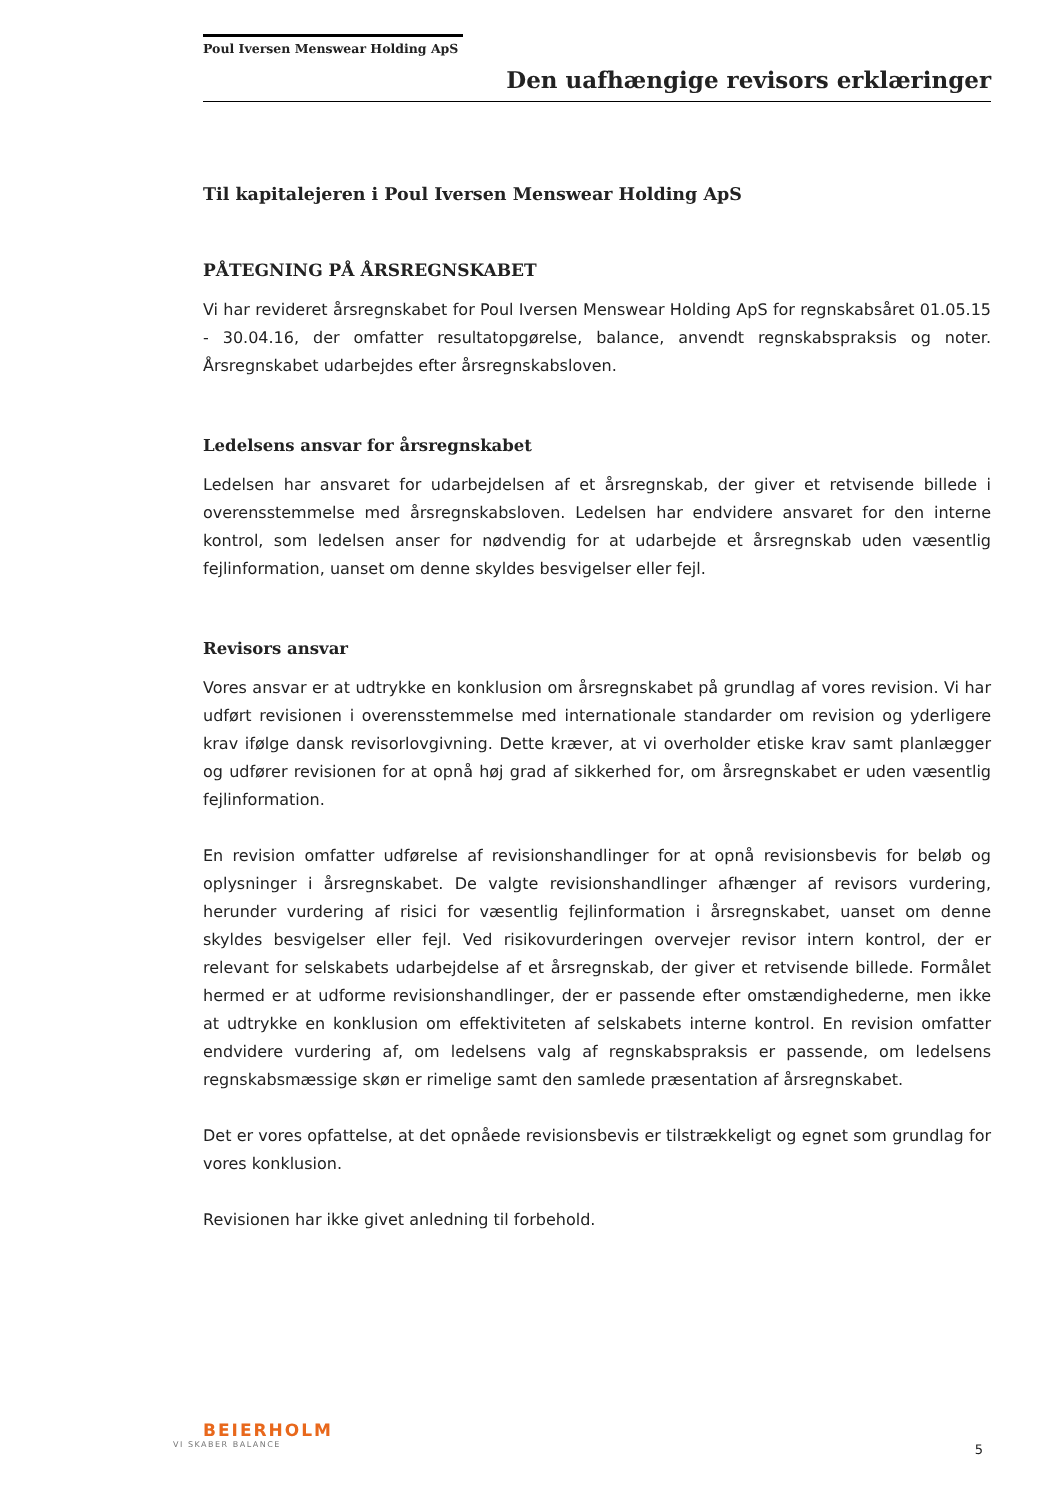Poul Iversen Menswear Holding ApS
Den uafhængige revisors erklæringer
Til kapitalejeren i Poul Iversen Menswear Holding ApS
PÅTEGNING PÅ ÅRSREGNSKABET
Vi har revideret årsregnskabet for Poul Iversen Menswear Holding ApS for regnskabsåret 01.05.15 - 30.04.16, der omfatter resultatopgørelse, balance, anvendt regnskabspraksis og noter. Årsregnskabet udarbejdes efter årsregnskabsloven.
Ledelsens ansvar for årsregnskabet
Ledelsen har ansvaret for udarbejdelsen af et årsregnskab, der giver et retvisende billede i overensstemmelse med årsregnskabsloven. Ledelsen har endvidere ansvaret for den interne kontrol, som ledelsen anser for nødvendig for at udarbejde et årsregnskab uden væsentlig fejlinformation, uanset om denne skyldes besvigelser eller fejl.
Revisors ansvar
Vores ansvar er at udtrykke en konklusion om årsregnskabet på grundlag af vores revision. Vi har udført revisionen i overensstemmelse med internationale standarder om revision og yderligere krav ifølge dansk revisorlovgivning. Dette kræver, at vi overholder etiske krav samt planlægger og udfører revisionen for at opnå høj grad af sikkerhed for, om årsregnskabet er uden væsentlig fejlinformation.
En revision omfatter udførelse af revisionshandlinger for at opnå revisionsbevis for beløb og oplysninger i årsregnskabet. De valgte revisionshandlinger afhænger af revisors vurdering, herunder vurdering af risici for væsentlig fejlinformation i årsregnskabet, uanset om denne skyldes besvigelser eller fejl. Ved risikovurderingen overvejer revisor intern kontrol, der er relevant for selskabets udarbejdelse af et årsregnskab, der giver et retvisende billede. Formålet hermed er at udforme revisionshandlinger, der er passende efter omstændighederne, men ikke at udtrykke en konklusion om effektiviteten af selskabets interne kontrol. En revision omfatter endvidere vurdering af, om ledelsens valg af regnskabspraksis er passende, om ledelsens regnskabsmæssige skøn er rimelige samt den samlede præsentation af årsregnskabet.
Det er vores opfattelse, at det opnåede revisionsbevis er tilstrækkeligt og egnet som grundlag for vores konklusion.
Revisionen har ikke givet anledning til forbehold.
BEIERHOLM
VI SKABER BALANCE
5